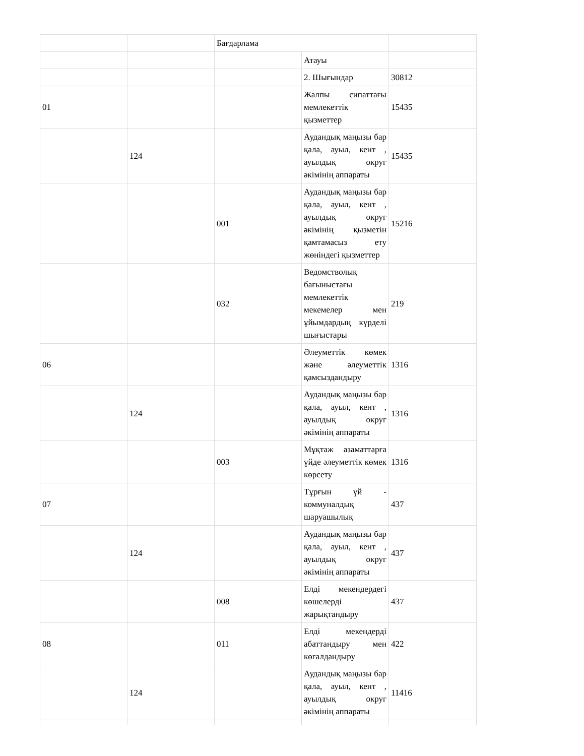| | | Бағдарлама | | |
| | | | Атауы | |
| | | | 2. Шығындар | 30812 |
| 01 | | | Жалпы сипаттағы мемлекеттік қызметтер | 15435 |
| | 124 | | Аудандық маңызы бар қала, ауыл, кент , ауылдық округ әкімінің аппараты | 15435 |
| | | 001 | Аудандық маңызы бар қала, ауыл, кент , ауылдық округ әкімінің қызметін қамтамасыз ету жөніндегі қызметтер | 15216 |
| | | 032 | Ведомстволық бағыныстағы мемлекеттік мекемелер мен ұйымдардың күрделі шығыстары | 219 |
| 06 | | | Әлеуметтік көмек және әлеуметтік қамсыздандыру | 1316 |
| | 124 | | Аудандық маңызы бар қала, ауыл, кент , ауылдық округ әкімінің аппараты | 1316 |
| | | 003 | Мұқтаж азаматтарға үйде әлеуметтік көмек көрсету | 1316 |
| 07 | | | Тұрғын үй - коммуналдық шаруашылық | 437 |
| | 124 | | Аудандық маңызы бар қала, ауыл, кент , ауылдық округ әкімінің аппараты | 437 |
| | | 008 | Елді мекендердегі көшелерді жарықтандыру | 437 |
| 08 | | 011 | Елді мекендерді абаттандыру мен көгалдандыру | 422 |
| | 124 | | Аудандық маңызы бар қала, ауыл, кент , ауылдық округ әкімінің аппараты | 11416 |